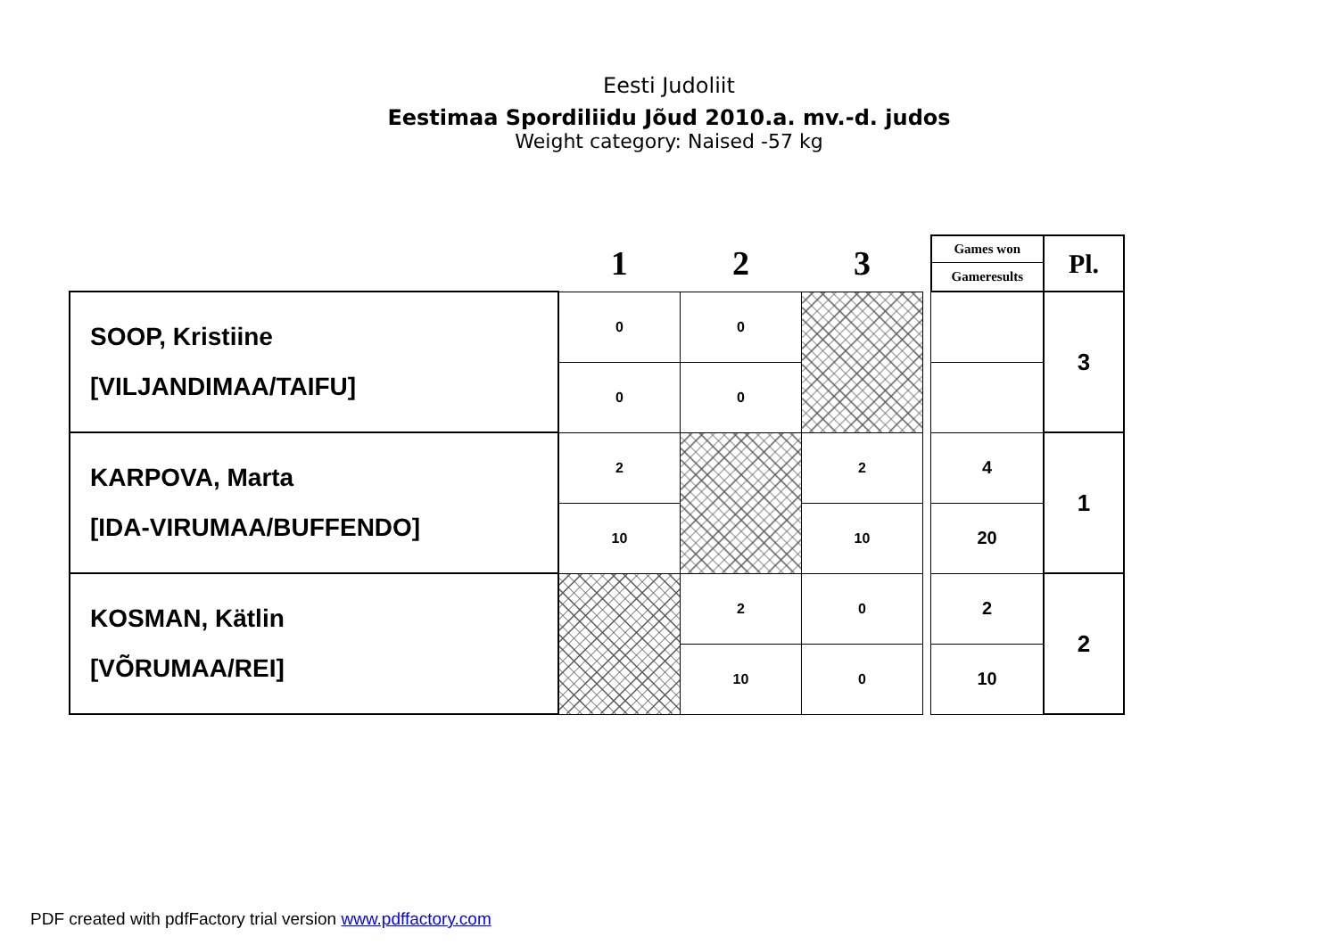Eesti Judoliit
Eestimaa Spordiliidu Jõud 2010.a. mv.-d. judos
Weight category: Naised -57 kg
| | 1 | 2 | 3 | | Games won | Pl. |
| | | | | | Gameresults | |
| SOOP, Kristiine [VILJANDIMAA/TAIFU] | 0 | 0 | | | | 3 |
| | 0 | 0 | | | | |
| KARPOVA, Marta [IDA-VIRUMAA/BUFFENDO] | 2 | | 2 | | 4 | 1 |
| | 10 | | 10 | | 20 | |
| KOSMAN, Kätlin [VÕRUMAA/REI] | | 2 | 0 | | 2 | 2 |
| | | 10 | 0 | | 10 | |
PDF created with pdfFactory trial version www.pdffactory.com